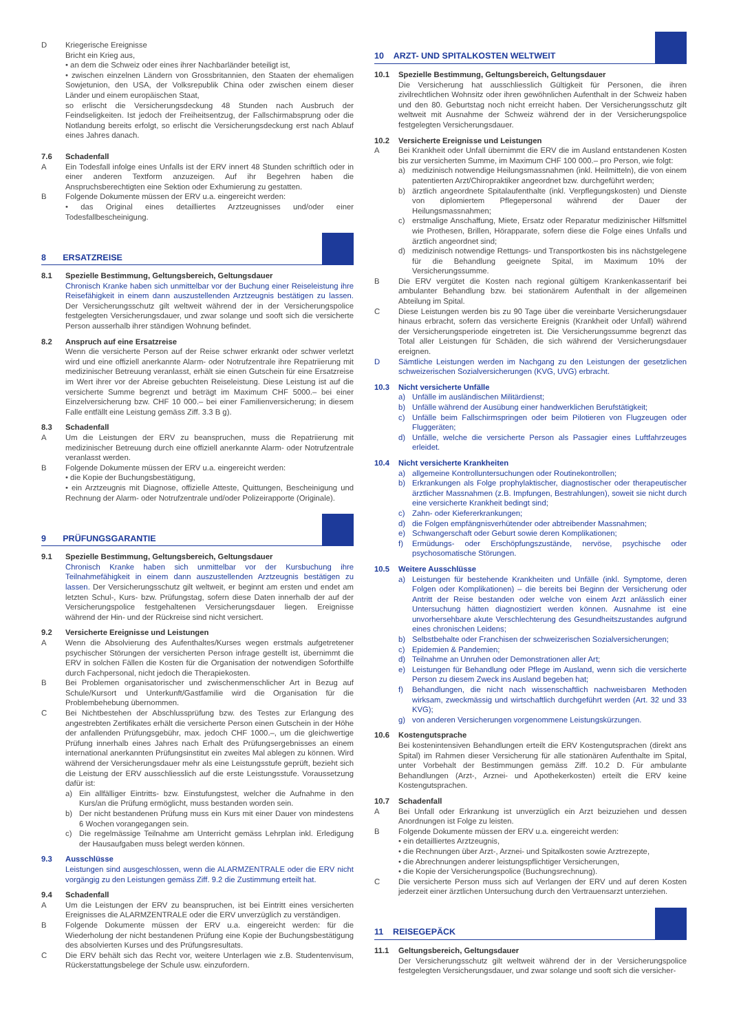D Kriegerische Ereignisse
Bricht ein Krieg aus,
• an dem die Schweiz oder eines ihrer Nachbarländer beteiligt ist,
• zwischen einzelnen Ländern von Grossbritannien, den Staaten der ehemaligen Sowjetunion, den USA, der Volksrepublik China oder zwischen einem dieser Länder und einem europäischen Staat,
so erlischt die Versicherungsdeckung 48 Stunden nach Ausbruch der Feindseligkeiten. Ist jedoch der Freiheitsentzug, der Fallschirmabsprung oder die Notlandung bereits erfolgt, so erlischt die Versicherungsdeckung erst nach Ablauf eines Jahres danach.
7.6 Schadenfall
A Ein Todesfall infolge eines Unfalls ist der ERV innert 48 Stunden schriftlich oder in einer anderen Textform anzuzeigen. Auf ihr Begehren haben die Anspruchsberechtigten eine Sektion oder Exhumierung zu gestatten.
B Folgende Dokumente müssen der ERV u.a. eingereicht werden:
• das Original eines detailliertes Arztzeugnisses und/oder einer Todesfallbescheinigung.
8 ERSATZREISE
8.1 Spezielle Bestimmung, Geltungsbereich, Geltungsdauer
Chronisch Kranke haben sich unmittelbar vor der Buchung einer Reiseleistung ihre Reisefähigkeit in einem dann auszustellenden Arztzeugnis bestätigen zu lassen. Der Versicherungsschutz gilt weltweit während der in der Versicherungspolice festgelegten Versicherungsdauer, und zwar solange und sooft sich die versicherte Person ausserhalb ihrer ständigen Wohnung befindet.
8.2 Anspruch auf eine Ersatzreise
Wenn die versicherte Person auf der Reise schwer erkrankt oder schwer verletzt wird und eine offiziell anerkannte Alarm- oder Notrufzentrale ihre Repatriierung mit medizinischer Betreuung veranlasst, erhält sie einen Gutschein für eine Ersatzreise im Wert ihrer vor der Abreise gebuchten Reiseleistung. Diese Leistung ist auf die versicherte Summe begrenzt und beträgt im Maximum CHF 5000.– bei einer Einzelversicherung bzw. CHF 10 000.– bei einer Familienversicherung; in diesem Falle entfällt eine Leistung gemäss Ziff. 3.3 B g).
8.3 Schadenfall
A Um die Leistungen der ERV zu beanspruchen, muss die Repatriierung mit medizinischer Betreuung durch eine offiziell anerkannte Alarm- oder Notrufzentrale veranlasst werden.
B Folgende Dokumente müssen der ERV u.a. eingereicht werden:
• die Kopie der Buchungsbestätigung,
• ein Arztzeugnis mit Diagnose, offizielle Atteste, Quittungen, Bescheinigung und Rechnung der Alarm- oder Notrufzentrale und/oder Polizeirapporte (Originale).
9 PRÜFUNGSGARANTIE
9.1 Spezielle Bestimmung, Geltungsbereich, Geltungsdauer
Chronisch Kranke haben sich unmittelbar vor der Kursbuchung ihre Teilnahmefähigkeit in einem dann auszustellenden Arztzeugnis bestätigen zu lassen. Der Versicherungsschutz gilt weltweit, er beginnt am ersten und endet am letzten Schul-, Kurs- bzw. Prüfungstag, sofern diese Daten innerhalb der auf der Versicherungspolice festgehaltenen Versicherungsdauer liegen. Ereignisse während der Hin- und der Rückreise sind nicht versichert.
9.2 Versicherte Ereignisse und Leistungen
A Wenn die Absolvierung des Aufenthaltes/Kurses wegen erstmals aufgetretener psychischer Störungen der versicherten Person infrage gestellt ist, übernimmt die ERV in solchen Fällen die Kosten für die Organisation der notwendigen Soforthilfe durch Fachpersonal, nicht jedoch die Therapiekosten.
B Bei Problemen organisatorischer und zwischenmenschlicher Art in Bezug auf Schule/Kursort und Unterkunft/Gastfamilie wird die Organisation für die Problembehebung übernommen.
C Bei Nichtbestehen der Abschlussprüfung bzw. des Testes zur Erlangung des angestrebten Zertifikates erhält die versicherte Person einen Gutschein in der Höhe der anfallenden Prüfungsgebühr, max. jedoch CHF 1000.–, um die gleichwertige Prüfung innerhalb eines Jahres nach Erhalt des Prüfungsergebnisses an einem international anerkannten Prüfungsinstitut ein zweites Mal ablegen zu können. Wird während der Versicherungsdauer mehr als eine Leistungsstufe geprüft, bezieht sich die Leistung der ERV ausschliesslich auf die erste Leistungsstufe. Voraussetzung dafür ist:
a) Ein allfälliger Eintritts- bzw. Einstufungstest, welcher die Aufnahme in den Kurs/an die Prüfung ermöglicht, muss bestanden worden sein.
b) Der nicht bestandenen Prüfung muss ein Kurs mit einer Dauer von mindestens 6 Wochen vorangegangen sein.
c) Die regelmässige Teilnahme am Unterricht gemäss Lehrplan inkl. Erledigung der Hausaufgaben muss belegt werden können.
9.3 Ausschlüsse
Leistungen sind ausgeschlossen, wenn die ALARMZENTRALE oder die ERV nicht vorgängig zu den Leistungen gemäss Ziff. 9.2 die Zustimmung erteilt hat.
9.4 Schadenfall
A Um die Leistungen der ERV zu beanspruchen, ist bei Eintritt eines versicherten Ereignisses die ALARMZENTRALE oder die ERV unverzüglich zu verständigen.
B Folgende Dokumente müssen der ERV u.a. eingereicht werden: für die Wiederholung der nicht bestandenen Prüfung eine Kopie der Buchungsbestätigung des absolvierten Kurses und des Prüfungsresultats.
C Die ERV behält sich das Recht vor, weitere Unterlagen wie z.B. Studentenvisum, Rückerstattungsbelege der Schule usw. einzufordern.
10 ARZT- UND SPITALKOSTEN WELTWEIT
10.1 Spezielle Bestimmung, Geltungsbereich, Geltungsdauer
Die Versicherung hat ausschliesslich Gültigkeit für Personen, die ihren zivilrechtlichen Wohnsitz oder ihren gewöhnlichen Aufenthalt in der Schweiz haben und den 80. Geburtstag noch nicht erreicht haben. Der Versicherungsschutz gilt weltweit mit Ausnahme der Schweiz während der in der Versicherungspolice festgelegten Versicherungsdauer.
10.2 Versicherte Ereignisse und Leistungen
A Bei Krankheit oder Unfall übernimmt die ERV die im Ausland entstandenen Kosten bis zur versicherten Summe, im Maximum CHF 100 000.– pro Person, wie folgt:
a) medizinisch notwendige Heilungsmassnahmen (inkl. Heilmitteln), die von einem patentierten Arzt/Chiropraktiker angeordnet bzw. durchgeführt werden;
b) ärztlich angeordnete Spitalaufenthalte (inkl. Verpflegungskosten) und Dienste von diplomiertem Pflegepersonal während der Dauer der Heilungsmassnahmen;
c) erstmalige Anschaffung, Miete, Ersatz oder Reparatur medizinischer Hilfsmittel wie Prothesen, Brillen, Hörapparate, sofern diese die Folge eines Unfalls und ärztlich angeordnet sind;
d) medizinisch notwendige Rettungs- und Transportkosten bis ins nächstgelegene für die Behandlung geeignete Spital, im Maximum 10% der Versicherungssumme.
B Die ERV vergütet die Kosten nach regional gültigem Krankenkassentarif bei ambulanter Behandlung bzw. bei stationärem Aufenthalt in der allgemeinen Abteilung im Spital.
C Diese Leistungen werden bis zu 90 Tage über die vereinbarte Versicherungsdauer hinaus erbracht, sofern das versicherte Ereignis (Krankheit oder Unfall) während der Versicherungsperiode eingetreten ist. Die Versicherungssumme begrenzt das Total aller Leistungen für Schäden, die sich während der Versicherungsdauer ereignen.
D Sämtliche Leistungen werden im Nachgang zu den Leistungen der gesetzlichen schweizerischen Sozialversicherungen (KVG, UVG) erbracht.
10.3 Nicht versicherte Unfälle
a) Unfälle im ausländischen Militärdienst;
b) Unfälle während der Ausübung einer handwerklichen Berufstätigkeit;
c) Unfälle beim Fallschirmspringen oder beim Pilotieren von Flugzeugen oder Fluggeräten;
d) Unfälle, welche die versicherte Person als Passagier eines Luftfahrzeuges erleidet.
10.4 Nicht versicherte Krankheiten
a) allgemeine Kontrolluntersuchungen oder Routinekontrollen;
b) Erkrankungen als Folge prophylaktischer, diagnostischer oder therapeutischer ärztlicher Massnahmen (z.B. Impfungen, Bestrahlungen), soweit sie nicht durch eine versicherte Krankheit bedingt sind;
c) Zahn- oder Kiefererkrankungen;
d) die Folgen empfängnisverhütender oder abtreibender Massnahmen;
e) Schwangerschaft oder Geburt sowie deren Komplikationen;
f) Ermüdungs- oder Erschöpfungszustände, nervöse, psychische oder psychosomatische Störungen.
10.5 Weitere Ausschlüsse
a) Leistungen für bestehende Krankheiten und Unfälle (inkl. Symptome, deren Folgen oder Komplikationen) – die bereits bei Beginn der Versicherung oder Antritt der Reise bestanden oder welche von einem Arzt anlässlich einer Untersuchung hätten diagnostiziert werden können. Ausnahme ist eine unvorhersehbare akute Verschlechterung des Gesundheitszustandes aufgrund eines chronischen Leidens;
b) Selbstbehalte oder Franchisen der schweizerischen Sozialversicherungen;
c) Epidemien & Pandemien;
d) Teilnahme an Unruhen oder Demonstrationen aller Art;
e) Leistungen für Behandlung oder Pflege im Ausland, wenn sich die versicherte Person zu diesem Zweck ins Ausland begeben hat;
f) Behandlungen, die nicht nach wissenschaftlich nachweisbaren Methoden wirksam, zweckmässig und wirtschaftlich durchgeführt werden (Art. 32 und 33 KVG);
g) von anderen Versicherungen vorgenommene Leistungskürzungen.
10.6 Kostengutsprache
Bei kostenintensiven Behandlungen erteilt die ERV Kostengutsprachen (direkt ans Spital) im Rahmen dieser Versicherung für alle stationären Aufenthalte im Spital, unter Vorbehalt der Bestimmungen gemäss Ziff. 10.2 D. Für ambulante Behandlungen (Arzt-, Arznei- und Apothekerkosten) erteilt die ERV keine Kostengutsprachen.
10.7 Schadenfall
A Bei Unfall oder Erkrankung ist unverzüglich ein Arzt beizuziehen und dessen Anordnungen ist Folge zu leisten.
B Folgende Dokumente müssen der ERV u.a. eingereicht werden:
• ein detailliertes Arztzeugnis,
• die Rechnungen über Arzt-, Arznei- und Spitalkosten sowie Arztrezepte,
• die Abrechnungen anderer leistungspflichtiger Versicherungen,
• die Kopie der Versicherungspolice (Buchungsrechnung).
C Die versicherte Person muss sich auf Verlangen der ERV und auf deren Kosten jederzeit einer ärztlichen Untersuchung durch den Vertrauensarzt unterziehen.
11 REISEGEPÄCK
11.1 Geltungsbereich, Geltungsdauer
Der Versicherungsschutz gilt weltweit während der in der Versicherungspolice festgelegten Versicherungsdauer, und zwar solange und sooft sich die versicher-